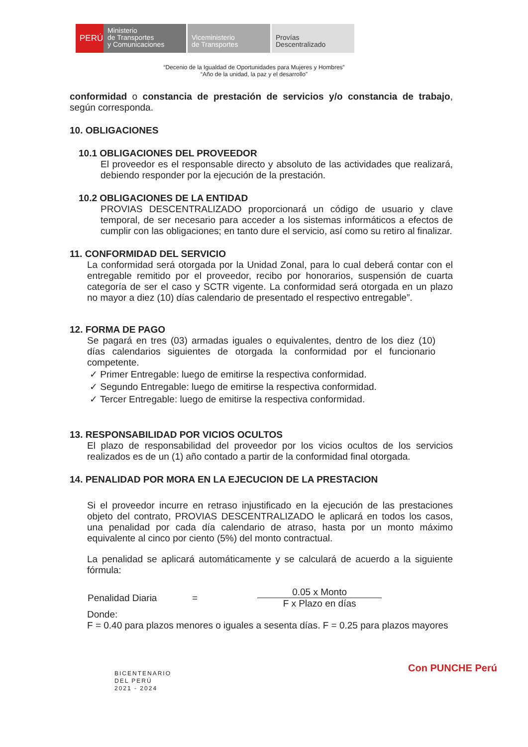PERÚ
Ministerio
de Transportes
y Comunicaciones
Viceministerio
de Transportes
Provías
Descentralizado
“Decenio de la Igualdad de Oportunidades para Mujeres y Hombres”
“Año de la unidad, la paz y el desarrollo”
conformidad o constancia de prestación de servicios y/o constancia de trabajo, según corresponda.
10. OBLIGACIONES
10.1 OBLIGACIONES DEL PROVEEDOR
El proveedor es el responsable directo y absoluto de las actividades que realizará, debiendo responder por la ejecución de la prestación.
10.2 OBLIGACIONES DE LA ENTIDAD
PROVIAS DESCENTRALIZADO proporcionará un código de usuario y clave temporal, de ser necesario para acceder a los sistemas informáticos a efectos de cumplir con las obligaciones; en tanto dure el servicio, así como su retiro al finalizar.
11. CONFORMIDAD DEL SERVICIO
La conformidad será otorgada por la Unidad Zonal, para lo cual deberá contar con el entregable remitido por el proveedor, recibo por honorarios, suspensión de cuarta categoría de ser el caso y SCTR vigente. La conformidad será otorgada en un plazo no mayor a diez (10) días calendario de presentado el respectivo entregable”.
12. FORMA DE PAGO
Se pagará en tres (03) armadas iguales o equivalentes, dentro de los diez (10) días calendarios siguientes de otorgada la conformidad por el funcionario competente.
✓ Primer Entregable: luego de emitirse la respectiva conformidad.
✓ Segundo Entregable: luego de emitirse la respectiva conformidad.
✓ Tercer Entregable: luego de emitirse la respectiva conformidad.
13. RESPONSABILIDAD POR VICIOS OCULTOS
El plazo de responsabilidad del proveedor por los vicios ocultos de los servicios realizados es de un (1) año contado a partir de la conformidad final otorgada.
14. PENALIDAD POR MORA EN LA EJECUCION DE LA PRESTACION
Si el proveedor incurre en retraso injustificado en la ejecución de las prestaciones objeto del contrato, PROVIAS DESCENTRALIZADO le aplicará en todos los casos, una penalidad por cada día calendario de atraso, hasta por un monto máximo equivalente al cinco por ciento (5%) del monto contractual.
La penalidad se aplicará automáticamente y se calculará de acuerdo a la siguiente fórmula:
Penalidad Diaria =
0.05 x Monto
F x Plazo en días
Donde:
F = 0.40 para plazos menores o iguales a sesenta días. F = 0.25 para plazos mayores
BICENTENARIO
DEL PERÚ
2021 - 2024
Con PUNCHE Perú